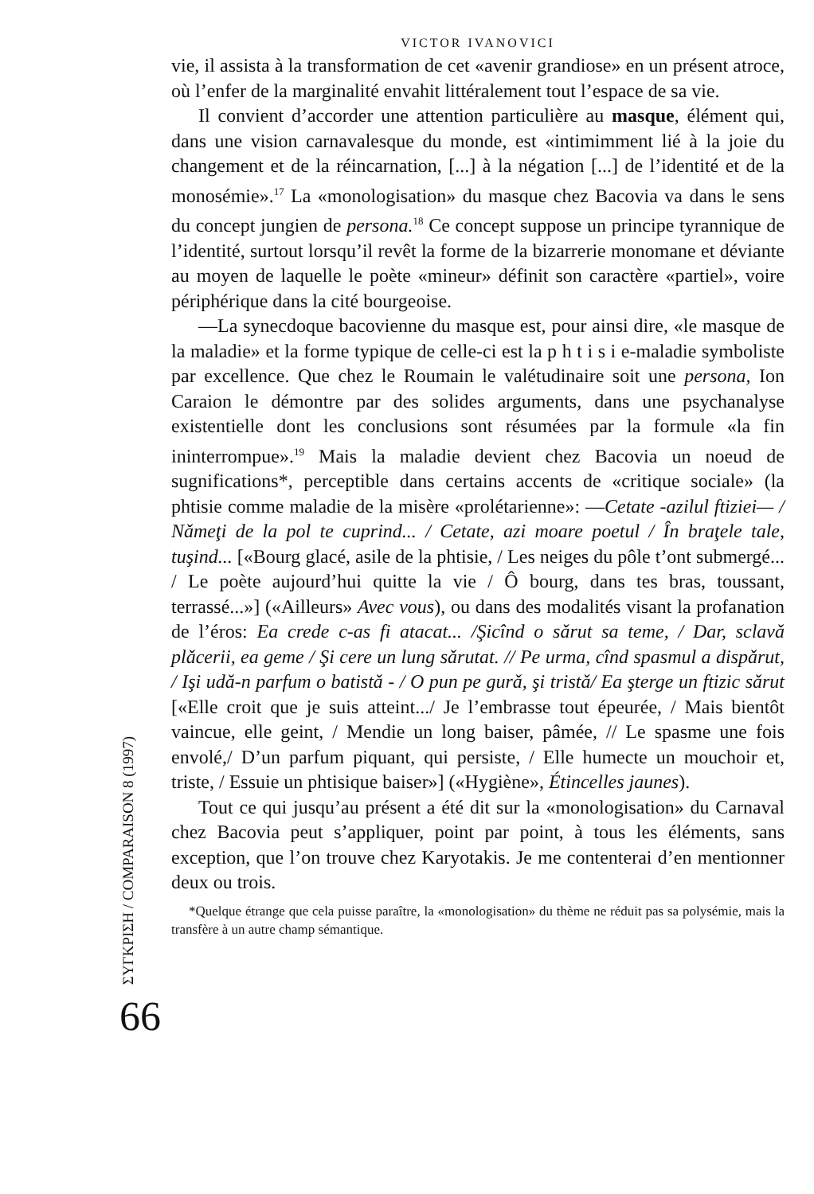ΣΥΓΚΡΙΣΗ / COMPARAISON 8 (1997)
66
VICTOR IVANOVICI
vie, il assista à la transformation de cet «avenir grandiose» en un présent atroce, où l’enfer de la marginalité envahit littéralement tout l’espace de sa vie.
Il convient d’accorder une attention particulière au masque, élément qui, dans une vision carnavalesque du monde, est «intimimment lié à la joie du changement et de la réincarnation, [...] à la négation [...] de l’identité et de la monosémie».<sup>17</sup> La «monologisation» du masque chez Bacovia va dans le sens du concept jungien de persona.<sup>18</sup> Ce concept suppose un principe tyrannique de l’identité, surtout lorsqu’il revêt la forme de la bizarrerie monomane et déviante au moyen de laquelle le poète «mineur» définit son caractère «partiel», voire périphérique dans la cité bourgeoise.
—La synecdoque bacovienne du masque est, pour ainsi dire, «le masque de la maladie» et la forme typique de celle-ci est la p h t i s i e-maladie symboliste par excellence. Que chez le Roumain le valétudinaire soit une persona, Ion Caraion le démontre par des solides arguments, dans une psychanalyse existentielle dont les conclusions sont résumées par la formule «la fin ininterrompue».<sup>19</sup> Mais la maladie devient chez Bacovia un noeud de sugnifications*, perceptible dans certains accents de «critique sociale» (la phtisie comme maladie de la misère «prolétarienne»: —Cetate -azilul ftiziei— / Nǎmeţi de la pol te cuprind... / Cetate, azi moare poetul / În braţele tale, tuşind... [«Bourg glacé, asile de la phtisie, / Les neiges du pôle t’ont submergé... / Le poète aujourd’hui quitte la vie / Ô bourg, dans tes bras, toussant, terrassé...»] («Ailleurs» Avec vous), ou dans des modalités visant la profanation de l’éros: Ea crede c-as fi atacat... /Şicînd o sǎrut sa teme, / Dar, sclavǎ plǎcerii, ea geme / Şi cere un lung sǎrutat. // Pe urma, cînd spasmul a dispǎrut, / Işi udǎ-n parfum o batistǎ - / O pun pe gurǎ, şi tristǎ/ Ea şterge un ftizic sǎrut [«Elle croit que je suis atteint.../ Je l’embrasse tout épeurée, / Mais bientôt vaincue, elle geint, / Mendie un long baiser, pâmée, // Le spasme une fois envolé,/ D’un parfum piquant, qui persiste, / Elle humecte un mouchoir et, triste, / Essuie un phtisique baiser»] («Hygiène», Étincelles jaunes).
Tout ce qui jusqu’au présent a été dit sur la «monologisation» du Carnaval chez Bacovia peut s’appliquer, point par point, à tous les éléments, sans exception, que l’on trouve chez Karyotakis. Je me contenterai d’en mentionner deux ou trois.
*Quelque étrange que cela puisse paraître, la «monologisation» du thème ne réduit pas sa polysémie, mais la transfère à un autre champ sémantique.